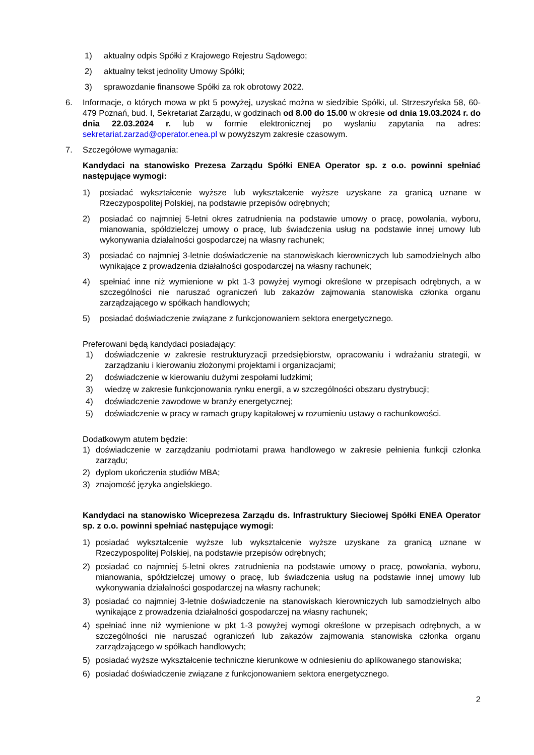1) aktualny odpis Spółki z Krajowego Rejestru Sądowego;
2) aktualny tekst jednolity Umowy Spółki;
3) sprawozdanie finansowe Spółki za rok obrotowy 2022.
6. Informacje, o których mowa w pkt 5 powyżej, uzyskać można w siedzibie Spółki, ul. Strzeszyńska 58, 60-479 Poznań, bud. I, Sekretariat Zarządu, w godzinach od 8.00 do 15.00 w okresie od dnia 19.03.2024 r. do dnia 22.03.2024 r. lub w formie elektronicznej po wysłaniu zapytania na adres: sekretariat.zarzad@operator.enea.pl w powyższym zakresie czasowym.
7. Szczegółowe wymagania:
Kandydaci na stanowisko Prezesa Zarządu Spółki ENEA Operator sp. z o.o. powinni spełniać następujące wymogi:
1) posiadać wykształcenie wyższe lub wykształcenie wyższe uzyskane za granicą uznane w Rzeczypospolitej Polskiej, na podstawie przepisów odrębnych;
2) posiadać co najmniej 5-letni okres zatrudnienia na podstawie umowy o pracę, powołania, wyboru, mianowania, spółdzielczej umowy o pracę, lub świadczenia usług na podstawie innej umowy lub wykonywania działalności gospodarczej na własny rachunek;
3) posiadać co najmniej 3-letnie doświadczenie na stanowiskach kierowniczych lub samodzielnych albo wynikające z prowadzenia działalności gospodarczej na własny rachunek;
4) spełniać inne niż wymienione w pkt 1-3 powyżej wymogi określone w przepisach odrębnych, a w szczególności nie naruszać ograniczeń lub zakazów zajmowania stanowiska członka organu zarządzającego w spółkach handlowych;
5) posiadać doświadczenie związane z funkcjonowaniem sektora energetycznego.
Preferowani będą kandydaci posiadający:
1) doświadczenie w zakresie restrukturyzacji przedsiębiorstw, opracowaniu i wdrażaniu strategii, w zarządzaniu i kierowaniu złożonymi projektami i organizacjami;
2) doświadczenie w kierowaniu dużymi zespołami ludzkimi;
3) wiedzę w zakresie funkcjonowania rynku energii, a w szczególności obszaru dystrybucji;
4) doświadczenie zawodowe w branży energetycznej;
5) doświadczenie w pracy w ramach grupy kapitałowej w rozumieniu ustawy o rachunkowości.
Dodatkowym atutem będzie:
1) doświadczenie w zarządzaniu podmiotami prawa handlowego w zakresie pełnienia funkcji członka zarządu;
2) dyplom ukończenia studiów MBA;
3) znajomość języka angielskiego.
Kandydaci na stanowisko Wiceprezesa Zarządu ds. Infrastruktury Sieciowej Spółki ENEA Operator sp. z o.o. powinni spełniać następujące wymogi:
1) posiadać wykształcenie wyższe lub wykształcenie wyższe uzyskane za granicą uznane w Rzeczypospolitej Polskiej, na podstawie przepisów odrębnych;
2) posiadać co najmniej 5-letni okres zatrudnienia na podstawie umowy o pracę, powołania, wyboru, mianowania, spółdzielczej umowy o pracę, lub świadczenia usług na podstawie innej umowy lub wykonywania działalności gospodarczej na własny rachunek;
3) posiadać co najmniej 3-letnie doświadczenie na stanowiskach kierowniczych lub samodzielnych albo wynikające z prowadzenia działalności gospodarczej na własny rachunek;
4) spełniać inne niż wymienione w pkt 1-3 powyżej wymogi określone w przepisach odrębnych, a w szczególności nie naruszać ograniczeń lub zakazów zajmowania stanowiska członka organu zarządzającego w spółkach handlowych;
5) posiadać wyższe wykształcenie techniczne kierunkowe w odniesieniu do aplikowanego stanowiska;
6) posiadać doświadczenie związane z funkcjonowaniem sektora energetycznego.
2